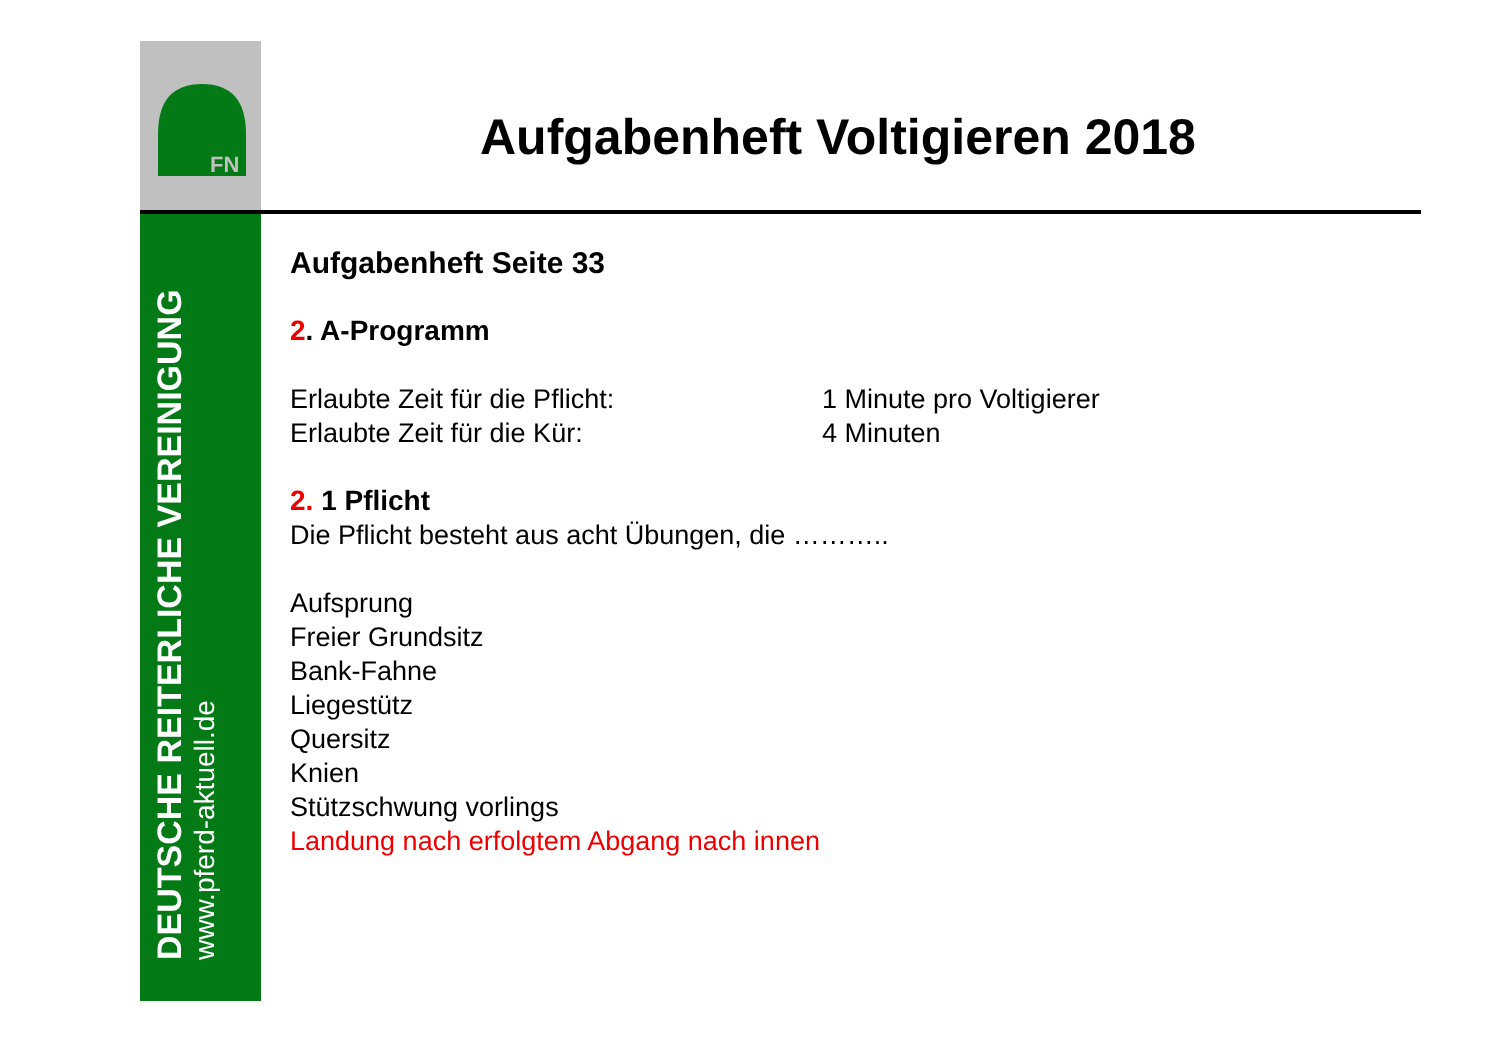FN
DEUTSCHE REITERLICHE VEREINIGUNG
www.pferd-aktuell.de
Aufgabenheft Voltigieren 2018
Aufgabenheft Seite 33
2. A-Programm
Erlaubte Zeit für die Pflicht: 1 Minute pro Voltigierer
Erlaubte Zeit für die Kür: 4 Minuten
2. 1 Pflicht
Die Pflicht besteht aus acht Übungen, die ………..
Aufsprung
Freier Grundsitz
Bank-Fahne
Liegestütz
Quersitz
Knien
Stützschwung vorlings
Landung nach erfolgtem Abgang nach innen